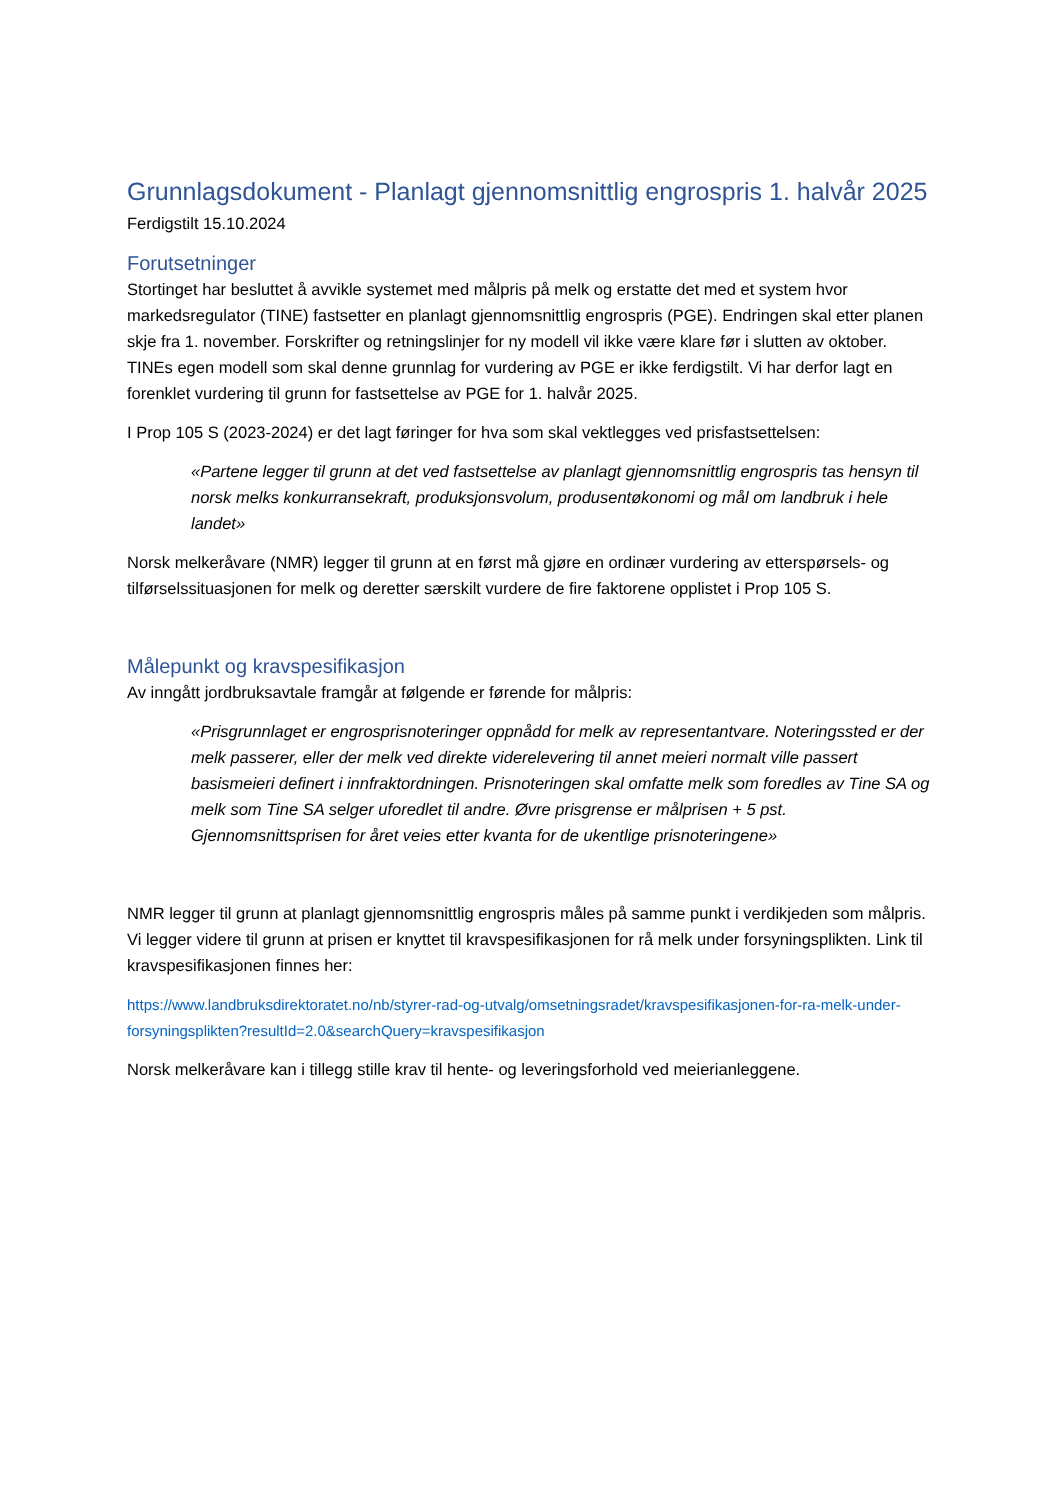Grunnlagsdokument - Planlagt gjennomsnittlig engrospris 1. halvår 2025
Ferdigstilt 15.10.2024
Forutsetninger
Stortinget har besluttet å avvikle systemet med målpris på melk og erstatte det med et system hvor markedsregulator (TINE) fastsetter en planlagt gjennomsnittlig engrospris (PGE). Endringen skal etter planen skje fra 1. november. Forskrifter og retningslinjer for ny modell vil ikke være klare før i slutten av oktober. TINEs egen modell som skal denne grunnlag for vurdering av PGE er ikke ferdigstilt. Vi har derfor lagt en forenklet vurdering til grunn for fastsettelse av PGE for 1. halvår 2025.
I Prop 105 S (2023-2024) er det lagt føringer for hva som skal vektlegges ved prisfastsettelsen:
«Partene legger til grunn at det ved fastsettelse av planlagt gjennomsnittlig engrospris tas hensyn til norsk melks konkurransekraft, produksjonsvolum, produsentøkonomi og mål om landbruk i hele landet»
Norsk melkeråvare (NMR) legger til grunn at en først må gjøre en ordinær vurdering av etterspørsels- og tilførselssituasjonen for melk og deretter særskilt vurdere de fire faktorene opplistet i Prop 105 S.
Målepunkt og kravspesifikasjon
Av inngått jordbruksavtale framgår at følgende er førende for målpris:
«Prisgrunnlaget er engrosprisnoteringer oppnådd for melk av representantvare. Noteringssted er der melk passerer, eller der melk ved direkte viderelevering til annet meieri normalt ville passert basismeieri definert i innfraktordningen. Prisnoteringen skal omfatte melk som foredles av Tine SA og melk som Tine SA selger uforedlet til andre. Øvre prisgrense er målprisen + 5 pst. Gjennomsnittsprisen for året veies etter kvanta for de ukentlige prisnoteringene»
NMR legger til grunn at planlagt gjennomsnittlig engrospris måles på samme punkt i verdikjeden som målpris. Vi legger videre til grunn at prisen er knyttet til kravspesifikasjonen for rå melk under forsyningsplikten. Link til kravspesifikasjonen finnes her:
https://www.landbruksdirektoratet.no/nb/styrer-rad-og-utvalg/omsetningsradet/kravspesifikasjonen-for-ra-melk-under-forsyningsplikten?resultId=2.0&searchQuery=kravspesifikasjon
Norsk melkeråvare kan i tillegg stille krav til hente- og leveringsforhold ved meierianleggene.